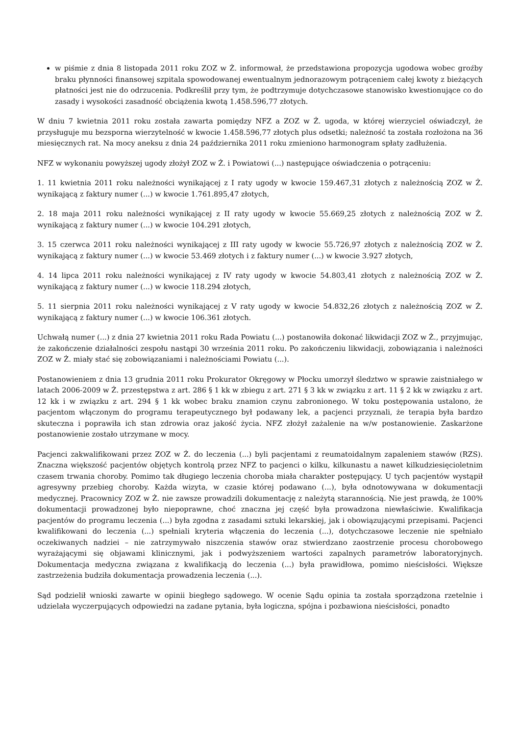w piśmie z dnia 8 listopada 2011 roku ZOZ w Ż. informował, że przedstawiona propozycja ugodowa wobec groźby braku płynności finansowej szpitala spowodowanej ewentualnym jednorazowym potrąceniem całej kwoty z bieżących płatności jest nie do odrzucenia. Podkreślił przy tym, że podtrzymuje dotychczasowe stanowisko kwestionujące co do zasady i wysokości zasadność obciążenia kwotą 1.458.596,77 złotych.
W dniu 7 kwietnia 2011 roku została zawarta pomiędzy NFZ a ZOZ w Ż. ugoda, w której wierzyciel oświadczył, że przysługuje mu bezsporna wierzytelność w kwocie 1.458.596,77 złotych plus odsetki; należność ta została rozłożona na 36 miesięcznych rat. Na mocy aneksu z dnia 24 października 2011 roku zmieniono harmonogram spłaty zadłużenia.
NFZ w wykonaniu powyższej ugody złożył ZOZ w Ż. i Powiatowi (...) następujące oświadczenia o potrąceniu:
1. 11 kwietnia 2011 roku należności wynikającej z I raty ugody w kwocie 159.467,31 złotych z należnością ZOZ w Ż. wynikającą z faktury numer (...) w kwocie 1.761.895,47 złotych,
2. 18 maja 2011 roku należności wynikającej z II raty ugody w kwocie 55.669,25 złotych z należnością ZOZ w Ż. wynikającą z faktury numer (...) w kwocie 104.291 złotych,
3. 15 czerwca 2011 roku należności wynikającej z III raty ugody w kwocie 55.726,97 złotych z należnością ZOZ w Ż. wynikającą z faktury numer (...) w kwocie 53.469 złotych i z faktury numer (...) w kwocie 3.927 złotych,
4. 14 lipca 2011 roku należności wynikającej z IV raty ugody w kwocie 54.803,41 złotych z należnością ZOZ w Ż. wynikającą z faktury numer (...) w kwocie 118.294 złotych,
5. 11 sierpnia 2011 roku należności wynikającej z V raty ugody w kwocie 54.832,26 złotych z należnością ZOZ w Ż. wynikającą z faktury numer (...) w kwocie 106.361 złotych.
Uchwałą numer (...) z dnia 27 kwietnia 2011 roku Rada Powiatu (...) postanowiła dokonać likwidacji ZOZ w Ż., przyjmując, że zakończenie działalności zespołu nastąpi 30 września 2011 roku. Po zakończeniu likwidacji, zobowiązania i należności ZOZ w Ż. miały stać się zobowiązaniami i należnościami Powiatu (...).
Postanowieniem z dnia 13 grudnia 2011 roku Prokurator Okręgowy w Płocku umorzył śledztwo w sprawie zaistniałego w latach 2006-2009 w Ż. przestępstwa z art. 286 § 1 kk w zbiegu z art. 271 § 3 kk w związku z art. 11 § 2 kk w związku z art. 12 kk i w związku z art. 294 § 1 kk wobec braku znamion czynu zabronionego. W toku postępowania ustalono, że pacjentom włączonym do programu terapeutycznego był podawany lek, a pacjenci przyznali, że terapia była bardzo skuteczna i poprawiła ich stan zdrowia oraz jakość życia. NFZ złożył zażalenie na w/w postanowienie. Zaskarżone postanowienie zostało utrzymane w mocy.
Pacjenci zakwalifikowani przez ZOZ w Ż. do leczenia (...) byli pacjentami z reumatoidalnym zapaleniem stawów (RZS). Znaczna większość pacjentów objętych kontrolą przez NFZ to pacjenci o kilku, kilkunastu a nawet kilkudziesięcioletnim czasem trwania choroby. Pomimo tak długiego leczenia choroba miała charakter postępujący. U tych pacjentów wystąpił agresywny przebieg choroby. Każda wizyta, w czasie której podawano (...), była odnotowywana w dokumentacji medycznej. Pracownicy ZOZ w Ż. nie zawsze prowadzili dokumentację z należytą starannością. Nie jest prawdą, że 100% dokumentacji prowadzonej było niepoprawne, choć znaczna jej część była prowadzona niewłaściwie. Kwalifikacja pacjentów do programu leczenia (...) była zgodna z zasadami sztuki lekarskiej, jak i obowiązującymi przepisami. Pacjenci kwalifikowani do leczenia (...) spełniali kryteria włączenia do leczenia (...), dotychczasowe leczenie nie spełniało oczekiwanych nadziei – nie zatrzymywało niszczenia stawów oraz stwierdzano zaostrzenie procesu chorobowego wyrażającymi się objawami klinicznymi, jak i podwyższeniem wartości zapalnych parametrów laboratoryjnych. Dokumentacja medyczna związana z kwalifikacją do leczenia (...) była prawidłowa, pomimo nieścisłości. Większe zastrzeżenia budziła dokumentacja prowadzenia leczenia (...).
Sąd podzielił wnioski zawarte w opinii biegłego sądowego. W ocenie Sądu opinia ta została sporządzona rzetelnie i udzielała wyczerpujących odpowiedzi na zadane pytania, była logiczna, spójna i pozbawiona nieścisłości, ponadto